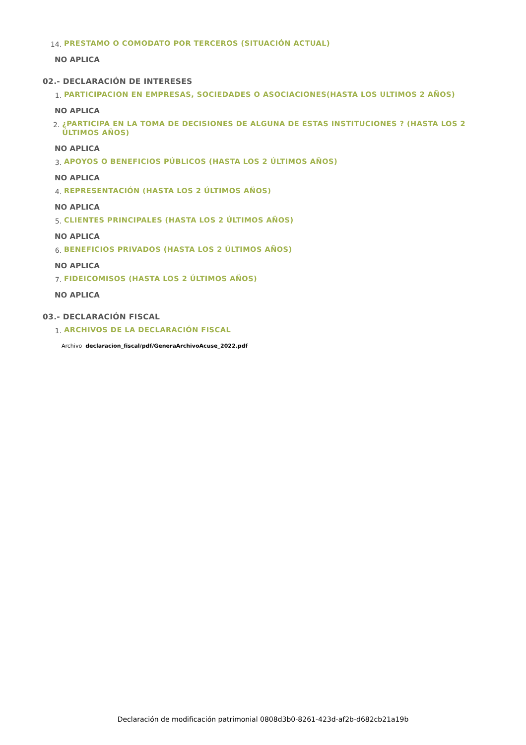14.
PRESTAMO O COMODATO POR TERCEROS (SITUACIÓN ACTUAL)
NO APLICA
02.- DECLARACIÓN DE INTERESES
1.
PARTICIPACION EN EMPRESAS, SOCIEDADES O ASOCIACIONES(HASTA LOS ULTIMOS 2 AÑOS)
NO APLICA
2.
¿PARTICIPA EN LA TOMA DE DECISIONES DE ALGUNA DE ESTAS INSTITUCIONES ? (HASTA LOS 2 ÚLTIMOS AÑOS)
NO APLICA
3.
APOYOS O BENEFICIOS PÚBLICOS (HASTA LOS 2 ÚLTIMOS AÑOS)
NO APLICA
4.
REPRESENTACIÓN (HASTA LOS 2 ÚLTIMOS AÑOS)
NO APLICA
5.
CLIENTES PRINCIPALES (HASTA LOS 2 ÚLTIMOS AÑOS)
NO APLICA
6.
BENEFICIOS PRIVADOS (HASTA LOS 2 ÚLTIMOS AÑOS)
NO APLICA
7.
FIDEICOMISOS (HASTA LOS 2 ÚLTIMOS AÑOS)
NO APLICA
03.- DECLARACIÓN FISCAL
1.
ARCHIVOS DE LA DECLARACIÓN FISCAL
Archivo declaracion_fiscal/pdf/GeneraArchivoAcuse_2022.pdf
Declaración de modificación patrimonial 0808d3b0-8261-423d-af2b-d682cb21a19b